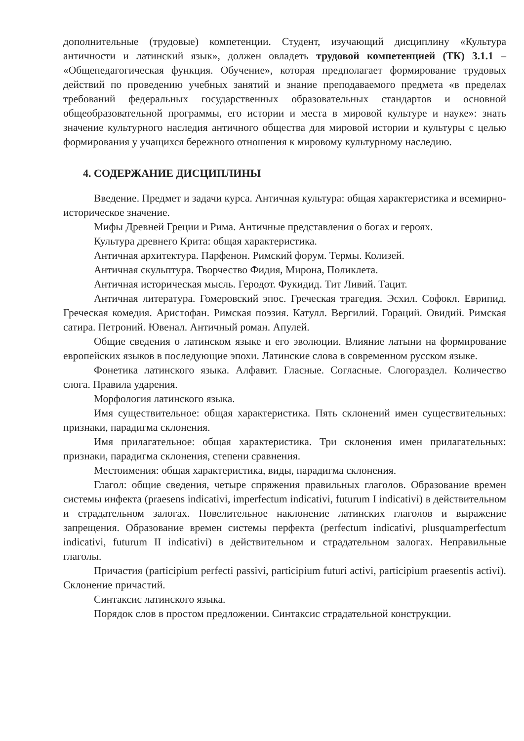дополнительные (трудовые) компетенции. Студент, изучающий дисциплину «Культура античности и латинский язык», должен овладеть трудовой компетенцией (ТК) 3.1.1 – «Общепедагогическая функция. Обучение», которая предполагает формирование трудовых действий по проведению учебных занятий и знание преподаваемого предмета «в пределах требований федеральных государственных образовательных стандартов и основной общеобразовательной программы, его истории и места в мировой культуре и науке»: знать значение культурного наследия античного общества для мировой истории и культуры с целью формирования у учащихся бережного отношения к мировому культурному наследию.
4. СОДЕРЖАНИЕ ДИСЦИПЛИНЫ
Введение. Предмет и задачи курса. Античная культура: общая характеристика и всемирно-историческое значение.
Мифы Древней Греции и Рима. Античные представления о богах и героях.
Культура древнего Крита: общая характеристика.
Античная архитектура. Парфенон. Римский форум. Термы. Колизей.
Античная скульптура. Творчество Фидия, Мирона, Поликлета.
Античная историческая мысль. Геродот. Фукидид. Тит Ливий. Тацит.
Античная литература. Гомеровский эпос. Греческая трагедия. Эсхил. Софокл. Еврипид. Греческая комедия. Аристофан. Римская поэзия. Катулл. Вергилий. Гораций. Овидий. Римская сатира. Петроний. Ювенал. Античный роман. Апулей.
Общие сведения о латинском языке и его эволюции. Влияние латыни на формирование европейских языков в последующие эпохи. Латинские слова в современном русском языке.
Фонетика латинского языка. Алфавит. Гласные. Согласные. Слогораздел. Количество слога. Правила ударения.
Морфология латинского языка.
Имя существительное: общая характеристика. Пять склонений имен существительных: признаки, парадигма склонения.
Имя прилагательное: общая характеристика. Три склонения имен прилагательных: признаки, парадигма склонения, степени сравнения.
Местоимения: общая характеристика, виды, парадигма склонения.
Глагол: общие сведения, четыре спряжения правильных глаголов. Образование времен системы инфекта (praesens indicativi, imperfectum indicativi, futurum I indicativi) в действительном и страдательном залогах. Повелительное наклонение латинских глаголов и выражение запрещения. Образование времен системы перфекта (perfectum indicativi, plusquamperfectum indicativi, futurum II indicativi) в действительном и страдательном залогах. Неправильные глаголы.
Причастия (participium perfecti passivi, participium futuri activi, participium praesentis activi). Склонение причастий.
Синтаксис латинского языка.
Порядок слов в простом предложении. Синтаксис страдательной конструкции.